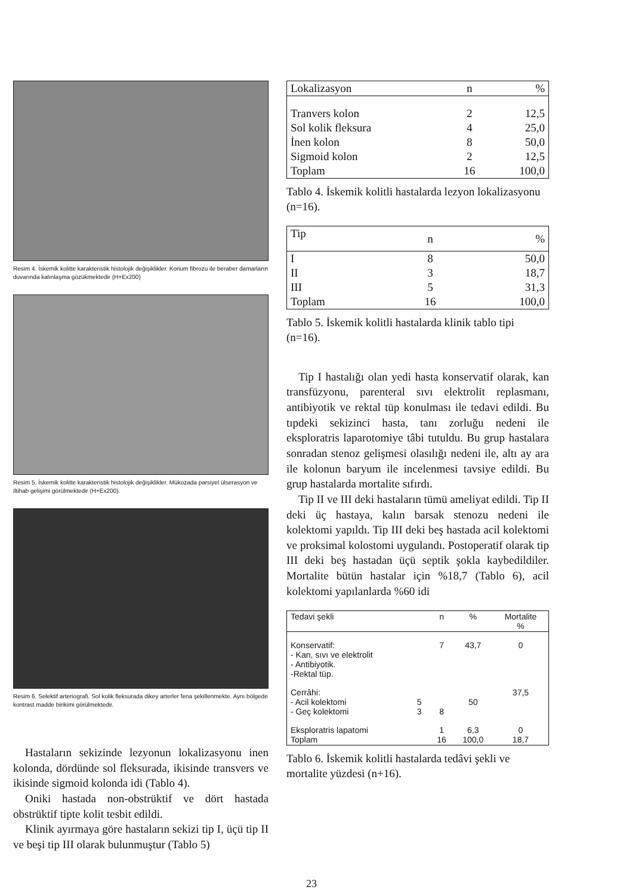Resim 4. İskemik kolitte karakteristik histolojik değişiklikler. Korium fibrozu ile beraber damarların duvarında kalınlaşma gözükmektedir (H+Ex200)
Resim 5. İskemik kolitte karakteristik histolojik değişiklikler. Mükozada parsiyel ülserasyon ve iltihab gelişimi görülmektedir (H+Ex200).
Resim 6. Selektif arteriografi. Sol kolik fleksurada dikey arterler fena şekillenmekte. Aynı bölgede kontrast madde birikimi görülmektedir.
Hastaların sekizinde lezyonun lokalizasyonu inen kolonda, dördünde sol fleksurada, ikisinde transvers ve ikisinde sigmoid kolonda idi (Tablo 4).
Oniki hastada non-obstrüktif ve dört hastada obstrüktif tipte kolit tesbit edildi.
Klinik ayırmaya göre hastaların sekizi tip I, üçü tip II ve beşi tip III olarak bulunmuştur (Tablo 5)
| Lokalizasyon | n | % |
| --- | --- | --- |
| Tranvers kolon | 2 | 12,5 |
| Sol kolik fleksura | 4 | 25,0 |
| İnen kolon | 8 | 50,0 |
| Sigmoid kolon | 2 | 12,5 |
| Toplam | 16 | 100,0 |
Tablo 4. İskemik kolitli hastalarda lezyon lokalizasyonu (n=16).
| Tip | n | % |
| --- | --- | --- |
| I | 8 | 50,0 |
| II | 3 | 18,7 |
| III | 5 | 31,3 |
| Toplam | 16 | 100,0 |
Tablo 5. İskemik kolitli hastalarda klinik tablo tipi (n=16).
Tip I hastalığı olan yedi hasta konservatif olarak, kan transfüzyonu, parenteral sıvı elektrolit replasmanı, antibiyotik ve rektal tüp konulması ile tedavi edildi. Bu tıpdeki sekizinci hasta, tanı zorluğu nedeni ile eksploratris laparotomiye tâbi tutuldu. Bu grup hastalara sonradan stenoz gelişmesi olasılığı nedeni ile, altı ay ara ile kolonun baryum ile incelenmesi tavsiye edildi. Bu grup hastalarda mortalite sıfırdı.
Tip II ve III deki hastaların tümü ameliyat edildi. Tip II deki üç hastaya, kalın barsak stenozu nedeni ile kolektomi yapıldı. Tip III deki beş hastada acil kolektomi ve proksimal kolostomi uygulandı. Postoperatif olarak tip III deki beş hastadan üçü septik şokla kaybedildiler. Mortalite bütün hastalar için %18,7 (Tablo 6), acil kolektomi yapılanlarda %60 idi
| Tedavi şekli | | n | % | Mortalite % |
| --- | --- | --- | --- | --- |
| Konservatif: - Kan, sıvı ve elektrolit - Antibiyotik. -Rektal tüp. | | 7 | 43,7 | 0 |
| Cerrâhi: - Acil kolektomi - Geç kolektomi | 5 3 | 8 | 50 | 37,5 |
| Eksploratris lapatomi Toplam | | 1 16 | 6,3 100,0 | 0 18,7 |
Tablo 6. İskemik kolitli hastalarda tedâvi şekli ve mortalite yüzdesi (n+16).
23